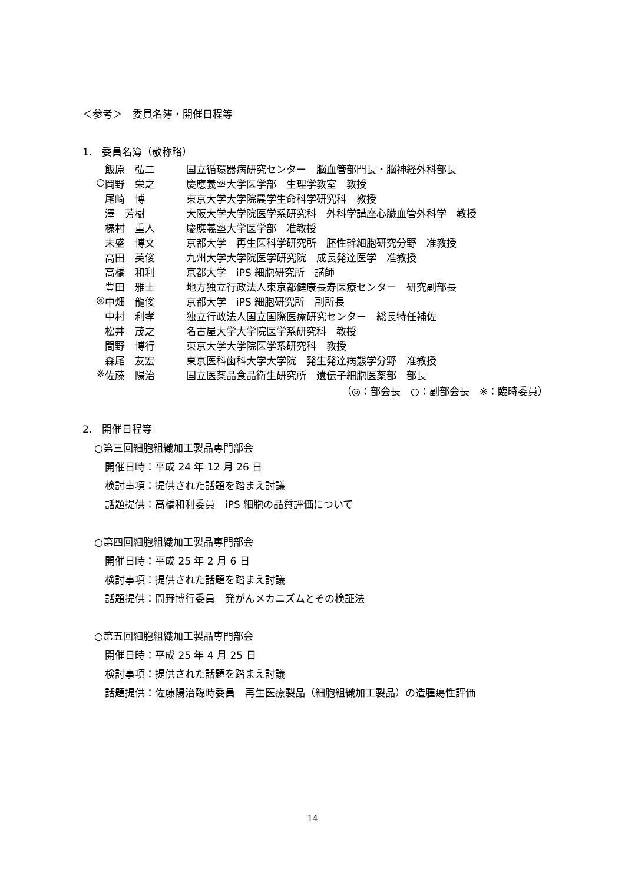＜参考＞　委員名簿・開催日程等
1.　委員名簿（敬称略）
飯原　弘二 国立循環器病研究センター　脳血管部門長・脳神経外科部長
○ 岡野　栄之 慶應義塾大学医学部　生理学教室　教授
尾崎　博 東京大学大学院農学生命科学研究科　教授
澤　芳樹 大阪大学大学院医学系研究科　外科学講座心臓血管外科学　教授
榛村　重人 慶應義塾大学医学部　准教授
末盛　博文 京都大学　再生医科学研究所　胚性幹細胞研究分野　准教授
高田　英俊 九州大学大学院医学研究院　成長発達医学　准教授
高橋　和利 京都大学　iPS 細胞研究所　講師
豊田　雅士 地方独立行政法人東京都健康長寿医療センター　研究副部長
◎ 中畑　龍俊 京都大学　iPS 細胞研究所　副所長
中村　利孝 独立行政法人国立国際医療研究センター　総長特任補佐
松井　茂之 名古屋大学大学院医学系研究科　教授
間野　博行 東京大学大学院医学系研究科　教授
森尾　友宏 東京医科歯科大学大学院　発生発達病態学分野　准教授
※ 佐藤　陽治 国立医薬品食品衛生研究所　遺伝子細胞医薬部　部長
（◎：部会長　○：副部会長　※：臨時委員）
2.　開催日程等
○第三回細胞組織加工製品専門部会
開催日時：平成 24 年 12 月 26 日
検討事項：提供された話題を踏まえ討議
話題提供：高橋和利委員　iPS 細胞の品質評価について
○第四回細胞組織加工製品専門部会
開催日時：平成 25 年 2 月 6 日
検討事項：提供された話題を踏まえ討議
話題提供：間野博行委員　発がんメカニズムとその検証法
○第五回細胞組織加工製品専門部会
開催日時：平成 25 年 4 月 25 日
検討事項：提供された話題を踏まえ討議
話題提供：佐藤陽治臨時委員　再生医療製品（細胞組織加工製品）の造腫瘍性評価
14